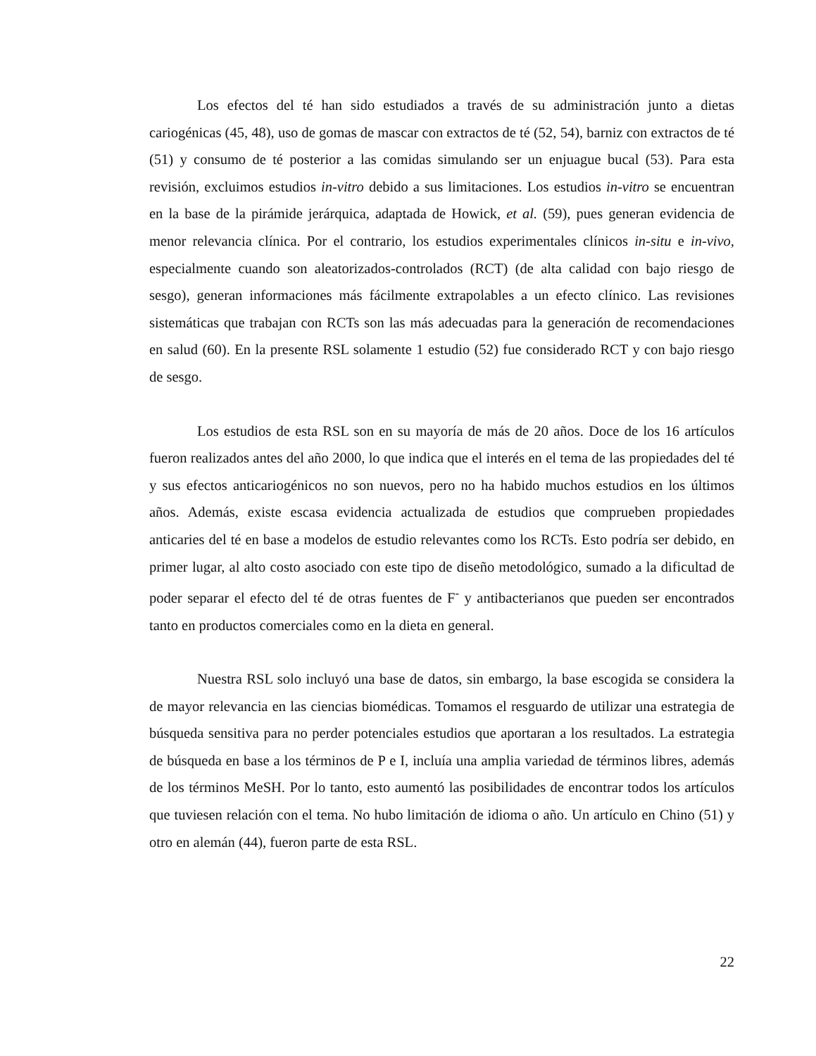Los efectos del té han sido estudiados a través de su administración junto a dietas cariogénicas (45, 48), uso de gomas de mascar con extractos de té (52, 54), barniz con extractos de té (51) y consumo de té posterior a las comidas simulando ser un enjuague bucal (53). Para esta revisión, excluimos estudios in-vitro debido a sus limitaciones. Los estudios in-vitro se encuentran en la base de la pirámide jerárquica, adaptada de Howick, et al. (59), pues generan evidencia de menor relevancia clínica. Por el contrario, los estudios experimentales clínicos in-situ e in-vivo, especialmente cuando son aleatorizados-controlados (RCT) (de alta calidad con bajo riesgo de sesgo), generan informaciones más fácilmente extrapolables a un efecto clínico. Las revisiones sistemáticas que trabajan con RCTs son las más adecuadas para la generación de recomendaciones en salud (60). En la presente RSL solamente 1 estudio (52) fue considerado RCT y con bajo riesgo de sesgo.
Los estudios de esta RSL son en su mayoría de más de 20 años. Doce de los 16 artículos fueron realizados antes del año 2000, lo que indica que el interés en el tema de las propiedades del té y sus efectos anticariogénicos no son nuevos, pero no ha habido muchos estudios en los últimos años. Además, existe escasa evidencia actualizada de estudios que comprueben propiedades anticaries del té en base a modelos de estudio relevantes como los RCTs. Esto podría ser debido, en primer lugar, al alto costo asociado con este tipo de diseño metodológico, sumado a la dificultad de poder separar el efecto del té de otras fuentes de F<sup>-</sup> y antibacterianos que pueden ser encontrados tanto en productos comerciales como en la dieta en general.
Nuestra RSL solo incluyó una base de datos, sin embargo, la base escogida se considera la de mayor relevancia en las ciencias biomédicas. Tomamos el resguardo de utilizar una estrategia de búsqueda sensitiva para no perder potenciales estudios que aportaran a los resultados. La estrategia de búsqueda en base a los términos de P e I, incluía una amplia variedad de términos libres, además de los términos MeSH. Por lo tanto, esto aumentó las posibilidades de encontrar todos los artículos que tuviesen relación con el tema. No hubo limitación de idioma o año. Un artículo en Chino (51) y otro en alemán (44), fueron parte de esta RSL.
22